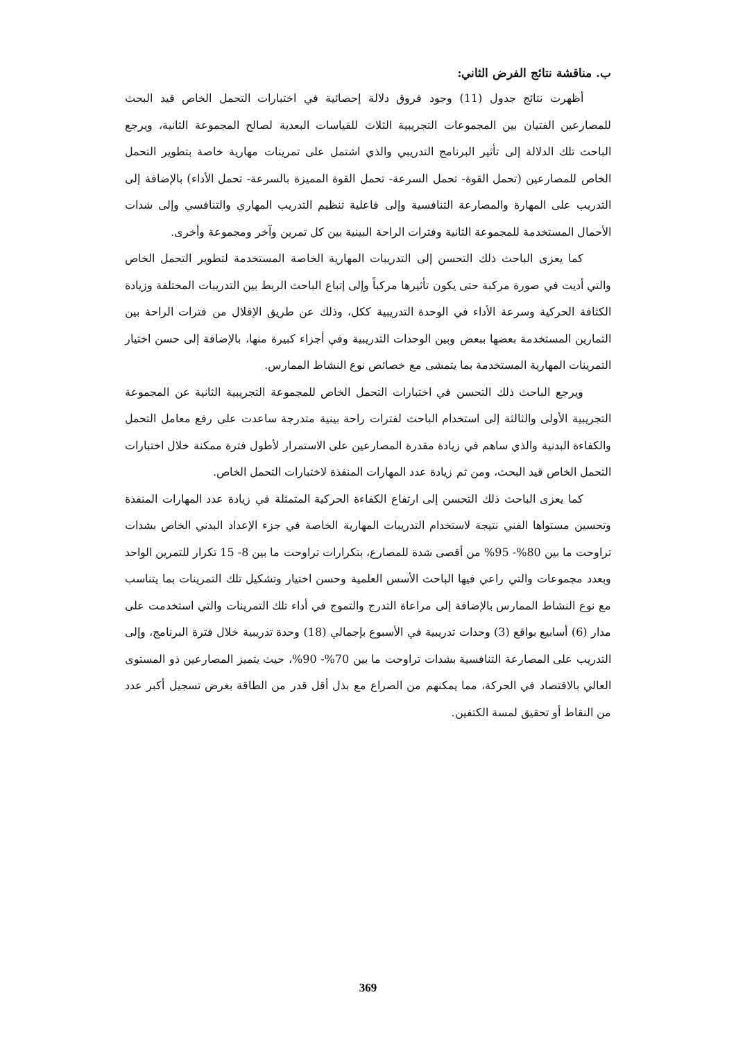ب. مناقشة نتائج الفرض الثاني:
أظهرت نتائج جدول (11) وجود فروق دلالة إحصائية في اختبارات التحمل الخاص قيد البحث للمصارعين الفتيان بين المجموعات التجريبية الثلاث للقياسات البعدية لصالح المجموعة الثانية، ويرجع الباحث تلك الدلالة إلى تأثير البرنامج التدريبي والذي اشتمل على تمرينات مهارية خاصة بتطوير التحمل الخاص للمصارعين (تحمل القوة- تحمل السرعة- تحمل القوة المميزة بالسرعة- تحمل الأداء) بالإضافة إلى التدريب على المهارة والمصارعة التنافسية وإلى فاعلية تنظيم التدريب المهاري والتنافسي وإلى شدات الأحمال المستخدمة للمجموعة الثانية وفترات الراحة البينية بين كل تمرين وآخر ومجموعة وأخرى.
كما يعزى الباحث ذلك التحسن إلى التدريبات المهارية الخاصة المستخدمة لتطوير التحمل الخاص والتي أديت في صورة مركبة حتى يكون تأثيرها مركباً وإلى إتباع الباحث الربط بين التدريبات المختلفة وزيادة الكثافة الحركية وسرعة الأداء في الوحدة التدريبية ككل، وذلك عن طريق الإقلال من فترات الراحة بين التمارين المستخدمة بعضها ببعض وبين الوحدات التدريبية وفي أجزاء كبيرة منها، بالإضافة إلى حسن اختيار التمرينات المهارية المستخدمة بما يتمشى مع خصائص نوع النشاط الممارس.
ويرجع الباحث ذلك التحسن في اختبارات التحمل الخاص للمجموعة التجريبية الثانية عن المجموعة التجريبية الأولى والثالثة إلى استخدام الباحث لفترات راحة بينية متدرجة ساعدت على رفع معامل التحمل والكفاءة البدنية والذي ساهم في زيادة مقدرة المصارعين على الاستمرار لأطول فترة ممكنة خلال اختبارات التحمل الخاص قيد البحث، ومن ثم زيادة عدد المهارات المنفذة لاختبارات التحمل الخاص.
كما يعزى الباحث ذلك التحسن إلى ارتفاع الكفاءة الحركية المتمثلة في زيادة عدد المهارات المنفذة وتحسين مستواها الفني نتيجة لاستخدام التدريبات المهارية الخاصة في جزء الإعداد البدني الخاص بشدات تراوحت ما بين 80%- 95% من أقصى شدة للمصارع، بتكرارات تراوحت ما بين 8- 15 تكرار للتمرين الواحد وبعدد مجموعات والتي راعي فيها الباحث الأسس العلمية وحسن اختيار وتشكيل تلك التمرينات بما يتناسب مع نوع النشاط الممارس بالإضافة إلى مراعاة التدرج والتموج في أداء تلك التمرينات والتي استخدمت على مدار (6) أسابيع بواقع (3) وحدات تدريبية في الأسبوع بإجمالي (18) وحدة تدريبية خلال فترة البرنامج، وإلى التدريب على المصارعة التنافسية بشدات تراوحت ما بين 70%- 90%، حيث يتميز المصارعين ذو المستوى العالي بالاقتصاد في الحركة، مما يمكنهم من الصراع مع بذل أقل قدر من الطاقة بغرض تسجيل أكبر عدد من النقاط أو تحقيق لمسة الكتفين.
369